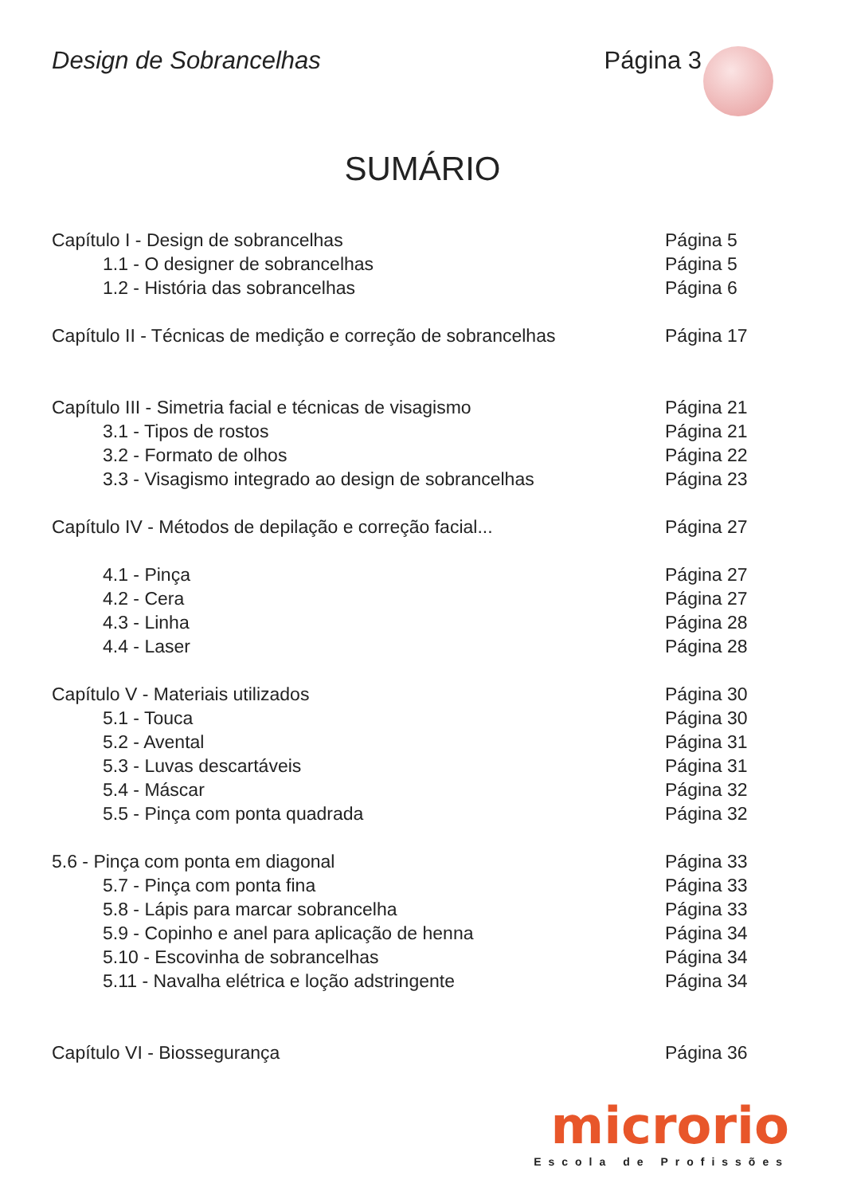Design de Sobrancelhas Página 3
SUMÁRIO
Capítulo I - Design de sobrancelhas Página 5
1.1 - O designer de sobrancelhas Página 5
1.2 - História das sobrancelhas Página 6
Capítulo II - Técnicas de medição e correção de sobrancelhas Página 17
Capítulo III - Simetria facial e técnicas de visagismo Página 21
3.1 - Tipos de rostos Página 21
3.2 - Formato de olhos Página 22
3.3 - Visagismo integrado ao design de sobrancelhas Página 23
Capítulo IV - Métodos de depilação e correção facial... Página 27
4.1 - Pinça Página 27
4.2 - Cera Página 27
4.3 - Linha Página 28
4.4 - Laser Página 28
Capítulo V - Materiais utilizados Página 30
5.1 - Touca Página 30
5.2 - Avental Página 31
5.3 - Luvas descartáveis Página 31
5.4 - Máscar Página 32
5.5 - Pinça com ponta quadrada Página 32
5.6 - Pinça com ponta em diagonal Página 33
5.7 - Pinça com ponta fina Página 33
5.8 - Lápis para marcar sobrancelha Página 33
5.9 - Copinho e anel para aplicação de henna Página 34
5.10 - Escovinha de sobrancelhas Página 34
5.11 - Navalha elétrica e loção adstringente Página 34
Capítulo VI - Biossegurança Página 36
microrio
Escola de Profissões